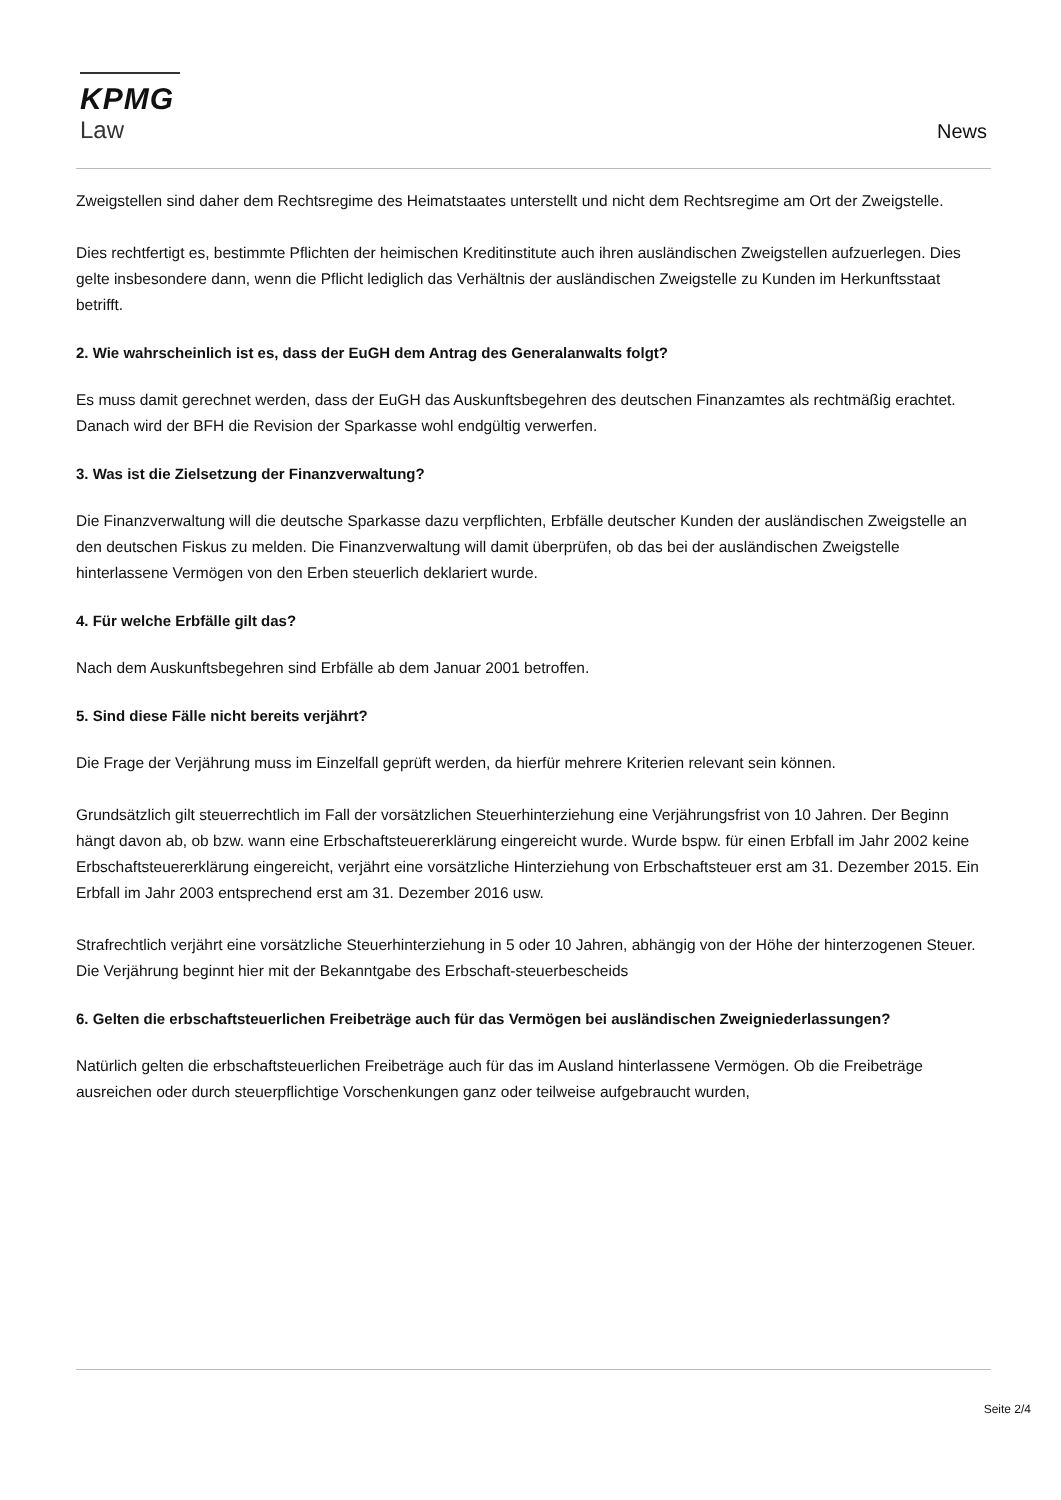KPMG
Law
News
Zweigstellen sind daher dem Rechtsregime des Heimatstaates unterstellt und nicht dem Rechtsregime am Ort der Zweigstelle.
Dies rechtfertigt es, bestimmte Pflichten der heimischen Kreditinstitute auch ihren ausländischen Zweigstellen aufzuerlegen. Dies gelte insbesondere dann, wenn die Pflicht lediglich das Verhältnis der ausländischen Zweigstelle zu Kunden im Herkunftsstaat betrifft.
2. Wie wahrscheinlich ist es, dass der EuGH dem Antrag des Generalanwalts folgt?
Es muss damit gerechnet werden, dass der EuGH das Auskunftsbegehren des deutschen Finanzamtes als rechtmäßig erachtet. Danach wird der BFH die Revision der Sparkasse wohl endgültig verwerfen.
3. Was ist die Zielsetzung der Finanzverwaltung?
Die Finanzverwaltung will die deutsche Sparkasse dazu verpflichten, Erbfälle deutscher Kunden der ausländischen Zweigstelle an den deutschen Fiskus zu melden. Die Finanzverwaltung will damit überprüfen, ob das bei der ausländischen Zweigstelle hinterlassene Vermögen von den Erben steuerlich deklariert wurde.
4. Für welche Erbfälle gilt das?
Nach dem Auskunftsbegehren sind Erbfälle ab dem Januar 2001 betroffen.
5. Sind diese Fälle nicht bereits verjährt?
Die Frage der Verjährung muss im Einzelfall geprüft werden, da hierfür mehrere Kriterien relevant sein können.
Grundsätzlich gilt steuerrechtlich im Fall der vorsätzlichen Steuerhinterziehung eine Verjährungsfrist von 10 Jahren. Der Beginn hängt davon ab, ob bzw. wann eine Erbschaftsteuererklärung eingereicht wurde. Wurde bspw. für einen Erbfall im Jahr 2002 keine Erbschaftsteuererklärung eingereicht, verjährt eine vorsätzliche Hinterziehung von Erbschaftsteuer erst am 31. Dezember 2015. Ein Erbfall im Jahr 2003 entsprechend erst am 31. Dezember 2016 usw.
Strafrechtlich verjährt eine vorsätzliche Steuerhinterziehung in 5 oder 10 Jahren, abhängig von der Höhe der hinterzogenen Steuer. Die Verjährung beginnt hier mit der Bekanntgabe des Erbschaft-steuerbescheids
6. Gelten die erbschaftsteuerlichen Freibeträge auch für das Vermögen bei ausländischen Zweigniederlassungen?
Natürlich gelten die erbschaftsteuerlichen Freibeträge auch für das im Ausland hinterlassene Vermögen. Ob die Freibeträge ausreichen oder durch steuerpflichtige Vorschenkungen ganz oder teilweise aufgebraucht wurden,
Seite 2/4